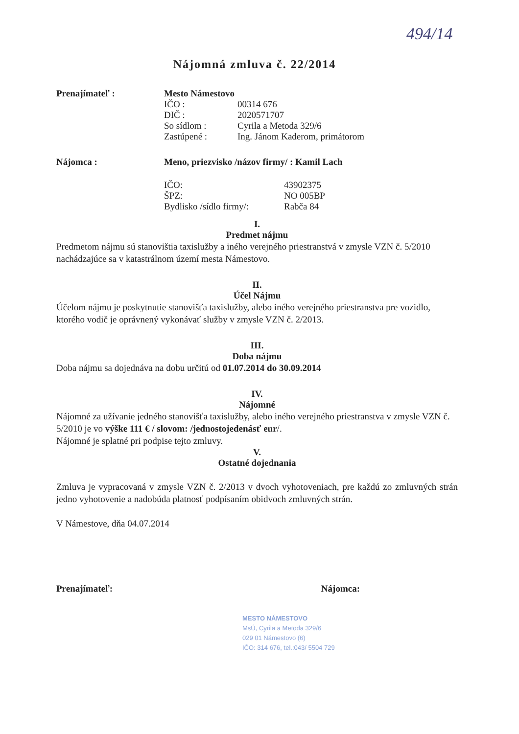494/14
Nájomná zmluva č. 22/2014
Prenajímateľ : Mesto Námestovo
IČO : 00314 676
DIČ : 2020571707
So sídlom : Cyrila a Metoda 329/6
Zastúpené : Ing. Jánom Kaderom, primátorom
Nájomca : Meno, priezvisko /názov firmy/ : Kamil Lach
IČO: 43902375
ŠPZ: NO 005BP
Bydlisko /sídlo firmy/:
Rabča 84
I.
Predmet nájmu
Predmetom nájmu sú stanovištia taxislužby a iného verejného priestranstvá v zmysle VZN č. 5/2010 nachádzajúce sa v katastrálnom území mesta Námestovo.
II.
Účel Nájmu
Účelom nájmu je poskytnutie stanovišťa taxislužby, alebo iného verejného priestranstva pre vozidlo, ktorého vodič je oprávnený vykonávať služby v zmysle VZN č. 2/2013.
III.
Doba nájmu
Doba nájmu sa dojednáva na dobu určitú od 01.07.2014 do 30.09.2014
IV.
Nájomné
Nájomné za užívanie jedného stanovišťa taxislužby, alebo iného verejného priestranstva v zmysle VZN č. 5/2010 je vo výške 111 € / slovom: /jednostojedenásť eur/.
Nájomné je splatné pri podpise tejto zmluvy.
V.
Ostatné dojednania
Zmluva je vypracovaná v zmysle VZN č. 2/2013 v dvoch vyhotoveniach, pre každú zo zmluvných strán jedno vyhotovenie a nadobúda platnosť podpísaním obidvoch zmluvných strán.
V Námestove, dňa 04.07.2014
Prenajímateľ: Nájomca:
MESTO NÁMESTOVO
MsÚ, Cyrila a Metoda 329/6
029 01 Námestovo (6)
IČO: 314 676, tel.:043/ 5504 729